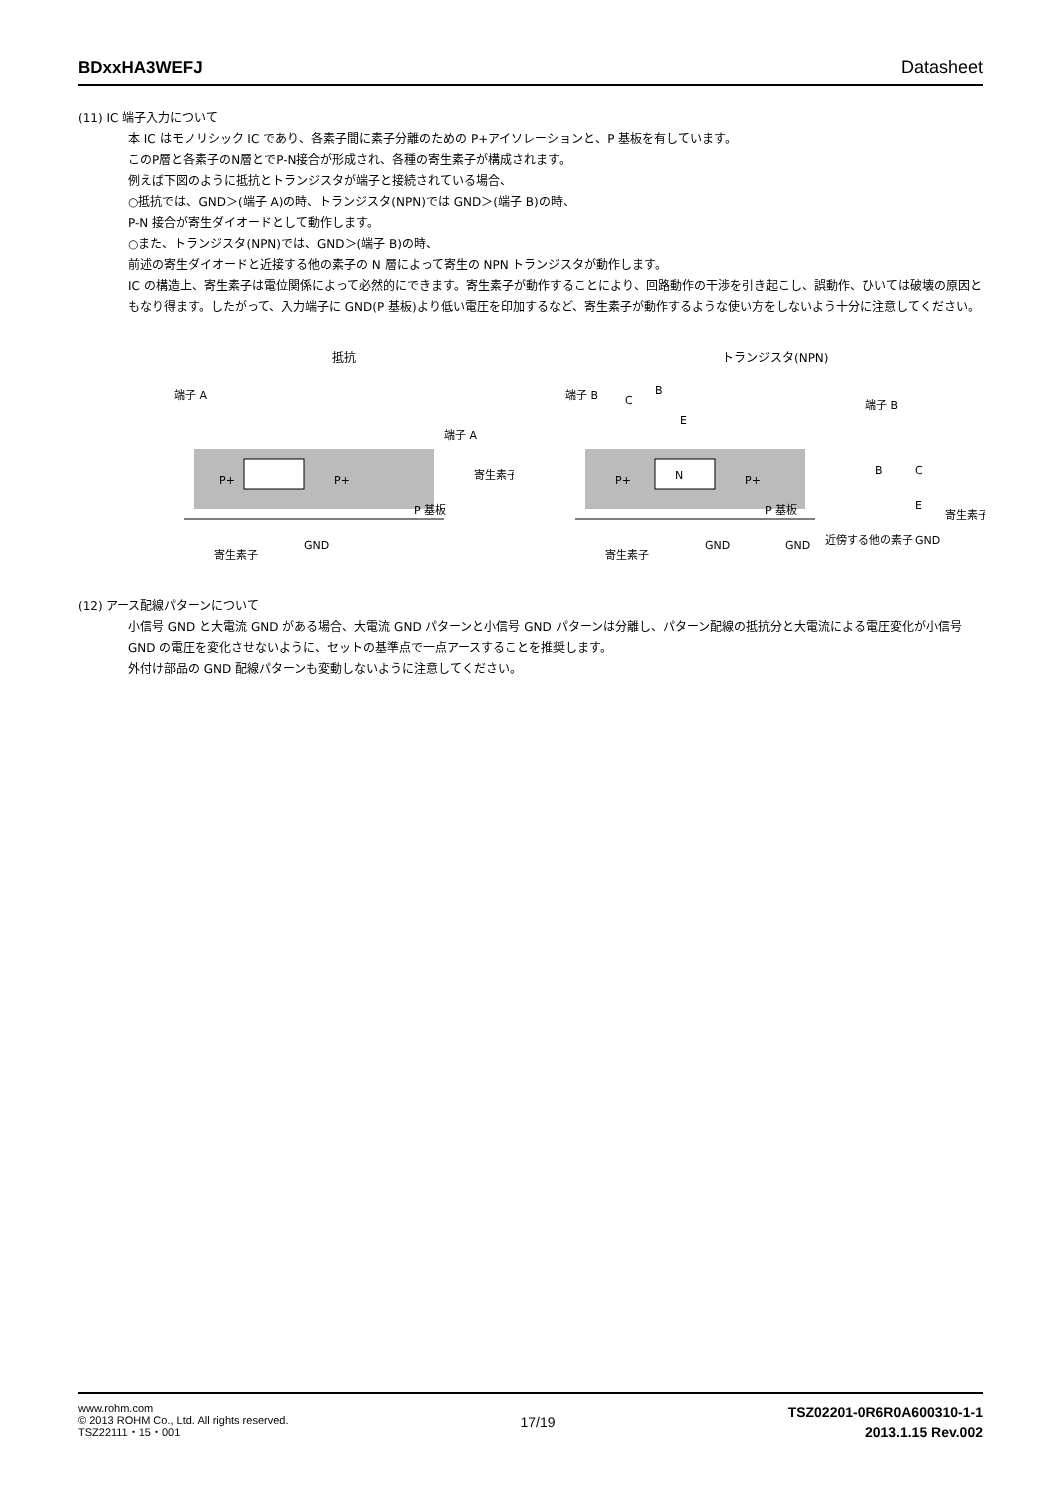BDxxHA3WEFJ Datasheet
(11) IC 端子入力について
本 IC はモノリシック IC であり、各素子間に素子分離のための P+アイソレーションと、P 基板を有しています。
このP層と各素子のN層とでP-N接合が形成され、各種の寄生素子が構成されます。
例えば下図のように抵抗とトランジスタが端子と接続されている場合、
○抵抗では、GND＞(端子 A)の時、トランジスタ(NPN)では GND＞(端子 B)の時、
P-N 接合が寄生ダイオードとして動作します。
○また、トランジスタ(NPN)では、GND＞(端子 B)の時、
前述の寄生ダイオードと近接する他の素子の N 層によって寄生の NPN トランジスタが動作します。
IC の構造上、寄生素子は電位関係によって必然的にできます。寄生素子が動作することにより、回路動作の干渉を引き起こし、誤動作、ひいては破壊の原因ともなり得ます。したがって、入力端子に GND(P 基板)より低い電圧を印加するなど、寄生素子が動作するような使い方をしないよう十分に注意してください。
抵抗
端子 A
P 基板
寄生素子
GND
端子 A
寄生素子
P+
P+
トランジスタ(NPN)
端子 B
C
B
E
N
P 基板
寄生素子
GND
GND
近傍する他の素子
GND
端子 B
B
C
E
寄生素子
P+
P+
(12) アース配線パターンについて
小信号 GND と大電流 GND がある場合、大電流 GND パターンと小信号 GND パターンは分離し、パターン配線の抵抗分と大電流による電圧変化が小信号 GND の電圧を変化させないように、セットの基準点で一点アースすることを推奨します。
外付け部品の GND 配線パターンも変動しないように注意してください。
www.rohm.com
© 2013 ROHM Co., Ltd. All rights reserved.
TSZ22111・15・001
17/19
TSZ02201-0R6R0A600310-1-1
2013.1.15 Rev.002